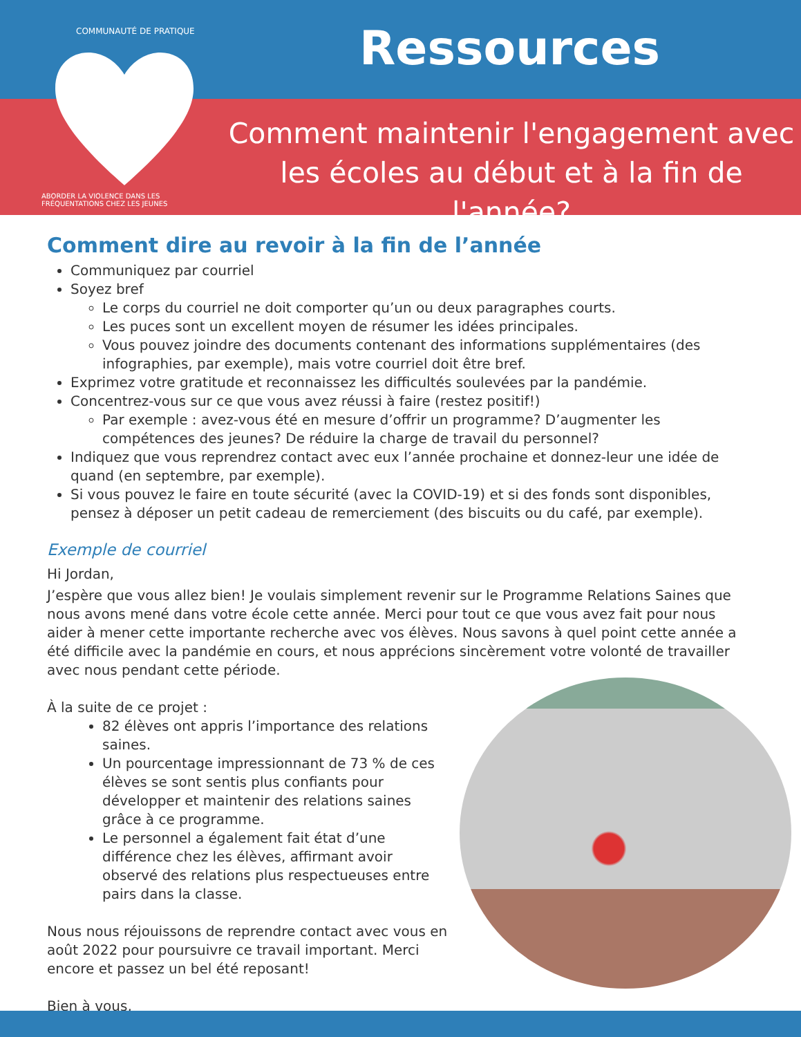COMMUNAUTÉ DE PRATIQUE
ABORDER LA VIOLENCE DANS LES FRÉQUENTATIONS CHEZ LES JEUNES
Ressources
Comment maintenir l'engagement avec les écoles au début et à la fin de l'année?
Comment dire au revoir à la fin de l’année
Communiquez par courriel
Soyez bref
Le corps du courriel ne doit comporter qu’un ou deux paragraphes courts.
Les puces sont un excellent moyen de résumer les idées principales.
Vous pouvez joindre des documents contenant des informations supplémentaires (des infographies, par exemple), mais votre courriel doit être bref.
Exprimez votre gratitude et reconnaissez les difficultés soulevées par la pandémie.
Concentrez-vous sur ce que vous avez réussi à faire (restez positif!)
Par exemple : avez-vous été en mesure d’offrir un programme? D’augmenter les compétences des jeunes? De réduire la charge de travail du personnel?
Indiquez que vous reprendrez contact avec eux l’année prochaine et donnez-leur une idée de quand (en septembre, par exemple).
Si vous pouvez le faire en toute sécurité (avec la COVID-19) et si des fonds sont disponibles, pensez à déposer un petit cadeau de remerciement (des biscuits ou du café, par exemple).
Exemple de courriel
Hi Jordan,
J’espère que vous allez bien! Je voulais simplement revenir sur le Programme Relations Saines que nous avons mené dans votre école cette année. Merci pour tout ce que vous avez fait pour nous aider à mener cette importante recherche avec vos élèves. Nous savons à quel point cette année a été difficile avec la pandémie en cours, et nous apprécions sincèrement votre volonté de travailler avec nous pendant cette période.
À la suite de ce projet :
82 élèves ont appris l’importance des relations saines.
Un pourcentage impressionnant de 73 % de ces élèves se sont sentis plus confiants pour développer et maintenir des relations saines grâce à ce programme.
Le personnel a également fait état d’une différence chez les élèves, affirmant avoir observé des relations plus respectueuses entre pairs dans la classe.
Nous nous réjouissons de reprendre contact avec vous en août 2022 pour poursuivre ce travail important. Merci encore et passez un bel été reposant!
Bien à vous,